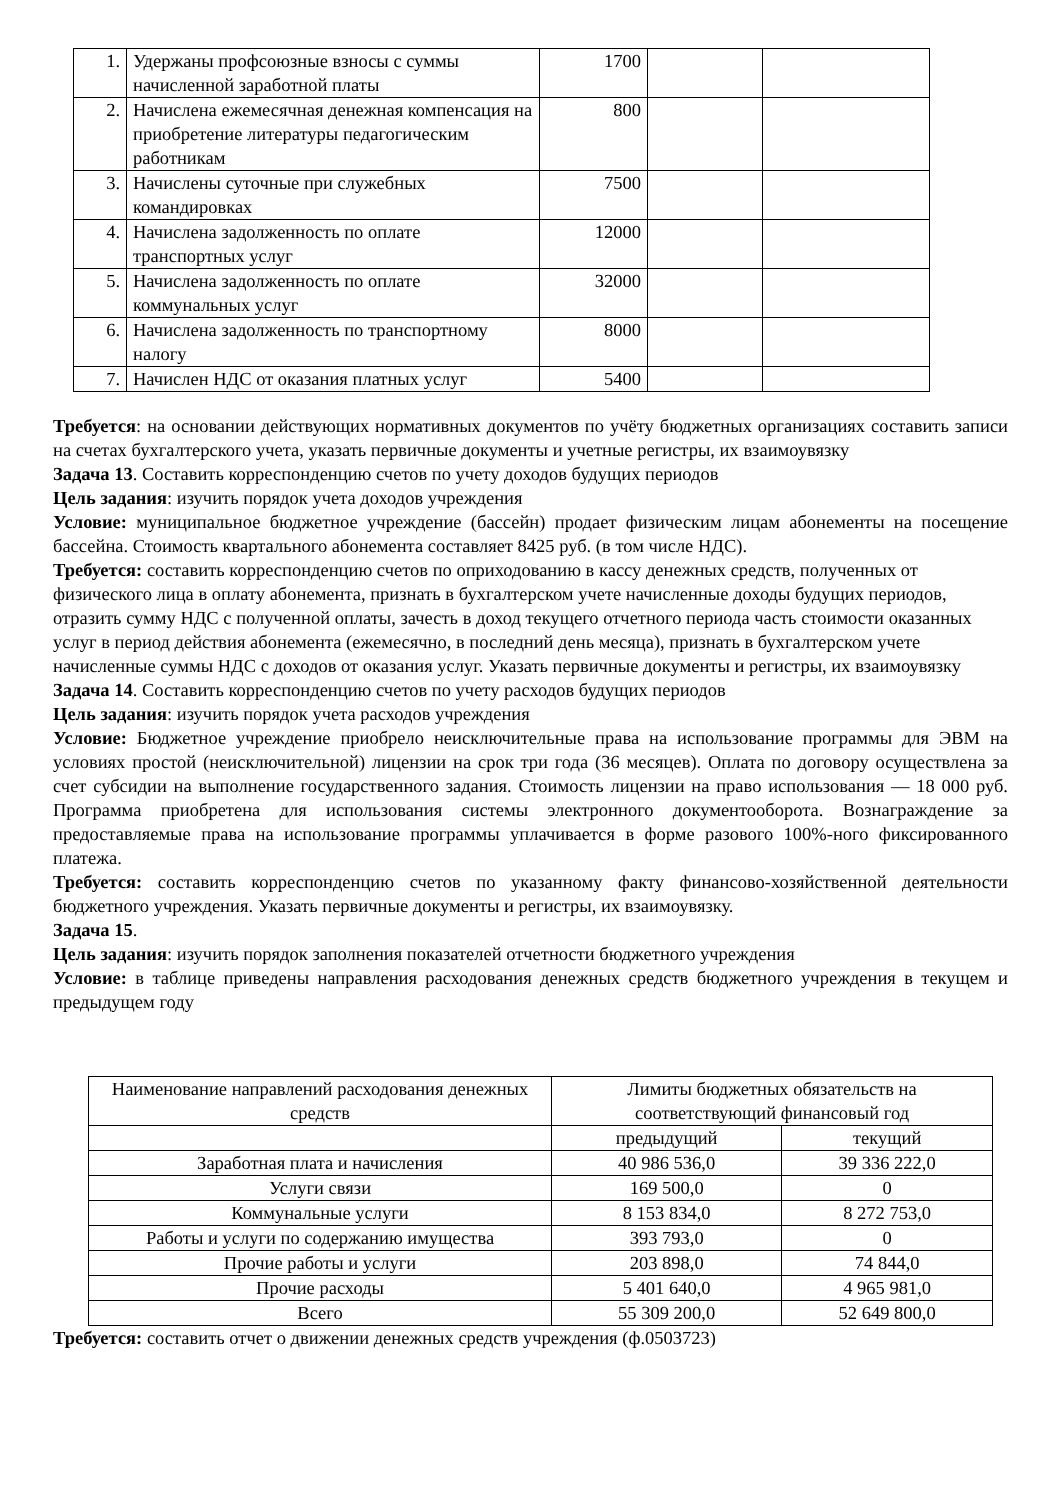| 1. | Удержаны профсоюзные взносы с суммы начисленной заработной платы | 1700 | | |
| 2. | Начислена ежемесячная денежная компенсация на приобретение литературы педагогическим работникам | 800 | | |
| 3. | Начислены суточные при служебных командировках | 7500 | | |
| 4. | Начислена задолженность по оплате транспортных услуг | 12000 | | |
| 5. | Начислена задолженность по оплате коммунальных услуг | 32000 | | |
| 6. | Начислена задолженность по транспортному налогу | 8000 | | |
| 7. | Начислен НДС от оказания платных услуг | 5400 | | |
Требуется: на основании действующих нормативных документов по учёту бюджетных организациях составить записи на счетах бухгалтерского учета, указать первичные документы и учетные регистры, их взаимоувязку
Задача 13. Составить корреспонденцию счетов по учету доходов будущих периодов
Цель задания: изучить порядок учета доходов учреждения
Условие: муниципальное бюджетное учреждение (бассейн) продает физическим лицам абонементы на посещение бассейна. Стоимость квартального абонемента составляет 8425 руб. (в том числе НДС).
Требуется: составить корреспонденцию счетов по оприходованию в кассу денежных средств, полученных от физического лица в оплату абонемента, признать в бухгалтерском учете начисленные доходы будущих периодов, отразить сумму НДС с полученной оплаты, зачесть в доход текущего отчетного периода часть стоимости оказанных услуг в период действия абонемента (ежемесячно, в последний день месяца), признать в бухгалтерском учете начисленные суммы НДС с доходов от оказания услуг. Указать первичные документы и регистры, их взаимоувязку
Задача 14. Составить корреспонденцию счетов по учету расходов будущих периодов
Цель задания: изучить порядок учета расходов учреждения
Условие: Бюджетное учреждение приобрело неисключительные права на использование программы для ЭВМ на условиях простой (неисключительной) лицензии на срок три года (36 месяцев). Оплата по договору осуществлена за счет субсидии на выполнение государственного задания. Стоимость лицензии на право использования — 18 000 руб. Программа приобретена для использования системы электронного документооборота. Вознаграждение за предоставляемые права на использование программы уплачивается в форме разового 100%-ного фиксированного платежа.
Требуется: составить корреспонденцию счетов по указанному факту финансово-хозяйственной деятельности бюджетного учреждения. Указать первичные документы и регистры, их взаимоувязку.
Задача 15.
Цель задания: изучить порядок заполнения показателей отчетности бюджетного учреждения
Условие: в таблице приведены направления расходования денежных средств бюджетного учреждения в текущем и предыдущем году
| Наименование направлений расходования денежных средств | Лимиты бюджетных обязательств на соответствующий финансовый год | |
| --- | --- | --- |
| | предыдущий | текущий |
| Заработная плата и начисления | 40 986 536,0 | 39 336 222,0 |
| Услуги связи | 169 500,0 | 0 |
| Коммунальные услуги | 8 153 834,0 | 8 272 753,0 |
| Работы и услуги по содержанию имущества | 393 793,0 | 0 |
| Прочие работы и услуги | 203 898,0 | 74 844,0 |
| Прочие расходы | 5 401 640,0 | 4 965 981,0 |
| Всего | 55 309 200,0 | 52 649 800,0 |
Требуется: составить отчет о движении денежных средств учреждения (ф.0503723)